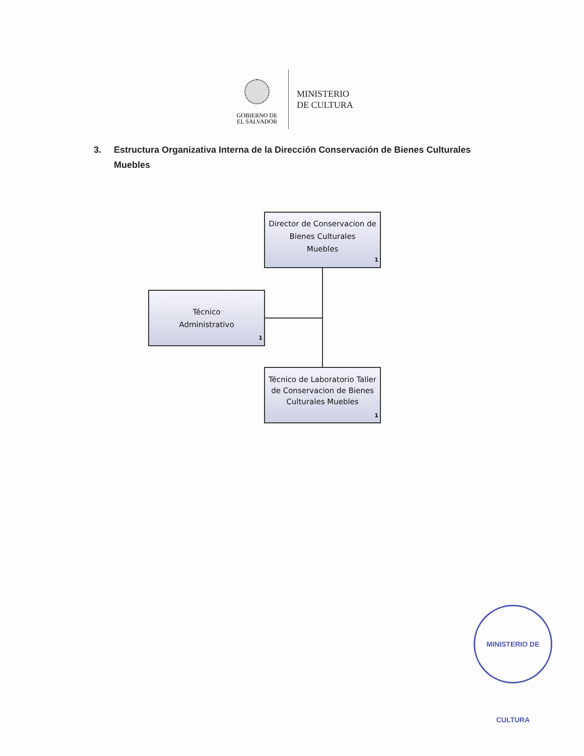GOBIERNO DE
EL SALVADOR
MINISTERIO
DE CULTURA
3. Estructura Organizativa Interna de la Dirección Conservación de Bienes Culturales Muebles
Director de Conservacion de Bienes Culturales
Muebles
1
Técnico
Administrativo
1
Técnico de Laboratorio Taller de Conservacion de Bienes Culturales Muebles
1
MINISTERIO DE CULTURA